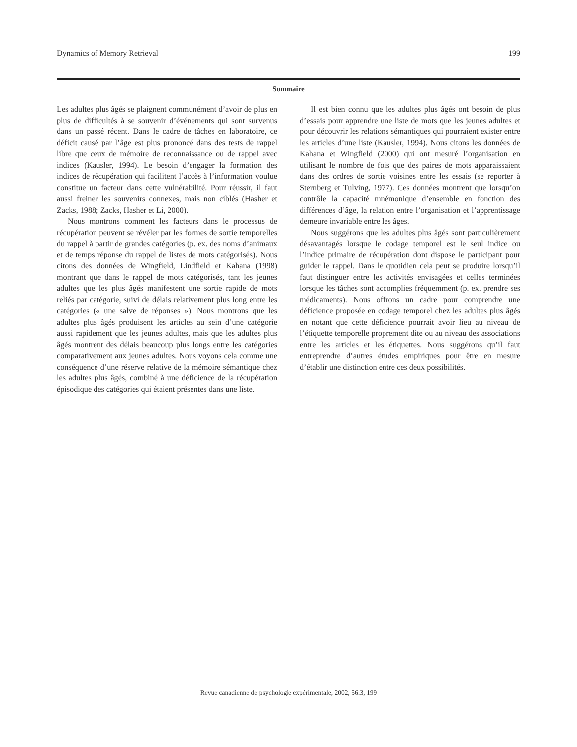Dynamics of Memory Retrieval 199
Sommaire
Les adultes plus âgés se plaignent communément d’avoir de plus en plus de difficultés à se souvenir d’événements qui sont survenus dans un passé récent. Dans le cadre de tâches en laboratoire, ce déficit causé par l’âge est plus prononcé dans des tests de rappel libre que ceux de mémoire de reconnaissance ou de rappel avec indices (Kausler, 1994). Le besoin d’engager la formation des indices de récupération qui facilitent l’accès à l’information voulue constitue un facteur dans cette vulnérabilité. Pour réussir, il faut aussi freiner les souvenirs connexes, mais non ciblés (Hasher et Zacks, 1988; Zacks, Hasher et Li, 2000).
Nous montrons comment les facteurs dans le processus de récupération peuvent se révéler par les formes de sortie temporelles du rappel à partir de grandes catégories (p. ex. des noms d’animaux et de temps réponse du rappel de listes de mots catégorisés). Nous citons des données de Wingfield, Lindfield et Kahana (1998) montrant que dans le rappel de mots catégorisés, tant les jeunes adultes que les plus âgés manifestent une sortie rapide de mots reliés par catégorie, suivi de délais relativement plus long entre les catégories (« une salve de réponses »). Nous montrons que les adultes plus âgés produisent les articles au sein d’une catégorie aussi rapidement que les jeunes adultes, mais que les adultes plus âgés montrent des délais beaucoup plus longs entre les catégories comparativement aux jeunes adultes. Nous voyons cela comme une conséquence d’une réserve relative de la mémoire sémantique chez les adultes plus âgés, combiné à une déficience de la récupération épisodique des catégories qui étaient présentes dans une liste.
Il est bien connu que les adultes plus âgés ont besoin de plus d’essais pour apprendre une liste de mots que les jeunes adultes et pour découvrir les relations sémantiques qui pourraient exister entre les articles d’une liste (Kausler, 1994). Nous citons les données de Kahana et Wingfield (2000) qui ont mesuré l’organisation en utilisant le nombre de fois que des paires de mots apparaissaient dans des ordres de sortie voisines entre les essais (se reporter à Sternberg et Tulving, 1977). Ces données montrent que lorsqu’on contrôle la capacité mnémonique d’ensemble en fonction des différences d’âge, la relation entre l’organisation et l’apprentissage demeure invariable entre les âges.
Nous suggérons que les adultes plus âgés sont particulièrement désavantagés lorsque le codage temporel est le seul indice ou l’indice primaire de récupération dont dispose le participant pour guider le rappel. Dans le quotidien cela peut se produire lorsqu’il faut distinguer entre les activités envisagées et celles terminées lorsque les tâches sont accomplies fréquemment (p. ex. prendre ses médicaments). Nous offrons un cadre pour comprendre une déficience proposée en codage temporel chez les adultes plus âgés en notant que cette déficience pourrait avoir lieu au niveau de l’étiquette temporelle proprement dite ou au niveau des associations entre les articles et les étiquettes. Nous suggérons qu’il faut entreprendre d’autres études empiriques pour être en mesure d’établir une distinction entre ces deux possibilités.
Revue canadienne de psychologie expérimentale, 2002, 56:3, 199